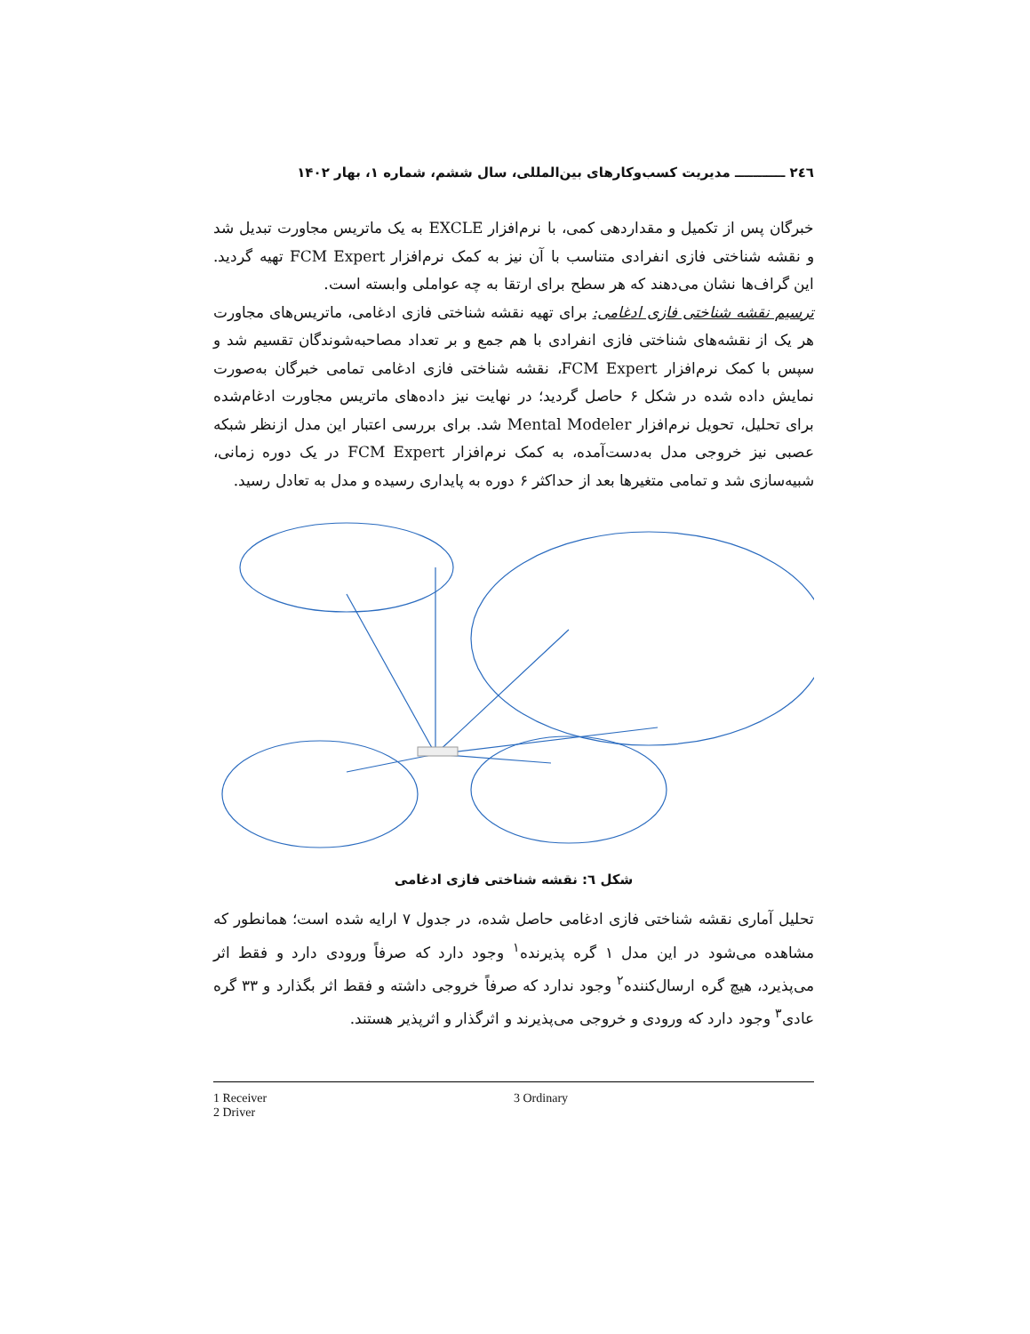٢٤٦ ـــــــــــ مدیریت کسب‌وکارهای بین‌المللی، سال ششم، شماره ۱، بهار ۱۴۰۲
خبرگان پس از تکمیل و مقداردهی کمی، با نرم‌افزار EXCLE به یک ماتریس مجاورت تبدیل شد و نقشه شناختی فازی انفرادی متناسب با آن نیز به کمک نرم‌افزار FCM Expert تهیه گردید. این گراف‌ها نشان می‌دهند که هر سطح برای ارتقا به چه عواملی وابسته است.
ترسیم نقشه شناختی فازی ادغامی: برای تهیه نقشه شناختی فازی ادغامی، ماتریس‌های مجاورت هر یک از نقشه‌های شناختی فازی انفرادی با هم جمع و بر تعداد مصاحبه‌شوندگان تقسیم شد و سپس با کمک نرم‌افزار FCM Expert، نقشه شناختی فازی ادغامی تمامی خبرگان به‌صورت نمایش داده شده در شکل ۶ حاصل گردید؛ در نهایت نیز داده‌های ماتریس مجاورت ادغام‌شده برای تحلیل، تحویل نرم‌افزار Mental Modeler شد. برای بررسی اعتبار این مدل ازنظر شبکه عصبی نیز خروجی مدل به‌دست‌آمده، به کمک نرم‌افزار FCM Expert در یک دوره زمانی، شبیه‌سازی شد و تمامی متغیرها بعد از حداکثر ۶ دوره به پایداری رسیده و مدل به تعادل رسید.
شکل ٦: نقشه شناختی فازی ادغامی
تحلیل آماری نقشه شناختی فازی ادغامی حاصل شده، در جدول ۷ ارایه شده است؛ همانطور که مشاهده می‌شود در این مدل ۱ گره پذیرنده<sup>۱</sup> وجود دارد که صرفاً ورودی دارد و فقط اثر می‌پذیرد، هیچ گره ارسال‌کننده<sup>۲</sup> وجود ندارد که صرفاً خروجی داشته و فقط اثر بگذارد و ۳۳ گره عادی<sup>۳</sup> وجود دارد که ورودی و خروجی می‌پذیرند و اثرگذار و اثرپذیر هستند.
1 Receiver
2 Driver
3 Ordinary